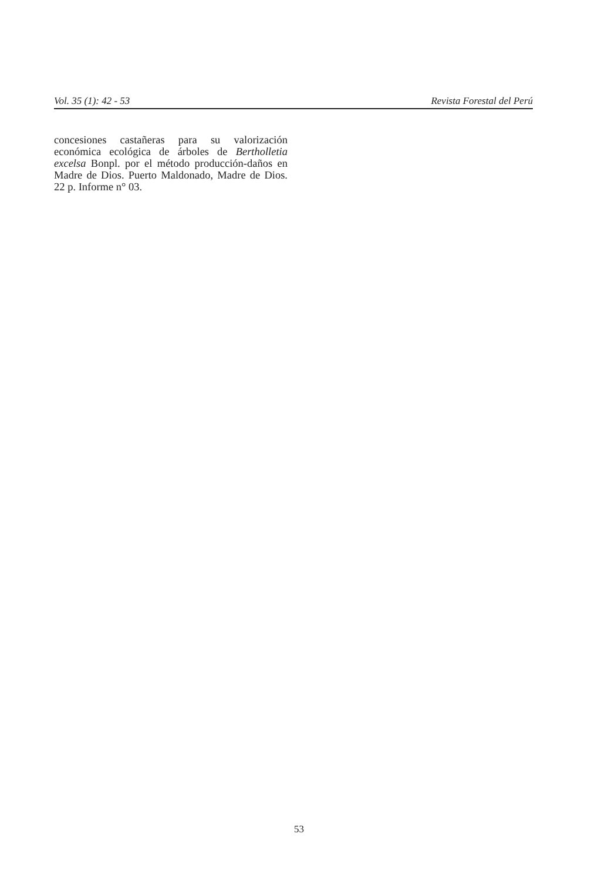Vol. 35 (1): 42 - 53 Revista Forestal del Perú
concesiones castañeras para su valorización económica ecológica de árboles de Bertholletia excelsa Bonpl. por el método producción-daños en Madre de Dios. Puerto Maldonado, Madre de Dios. 22 p. Informe n° 03.
53